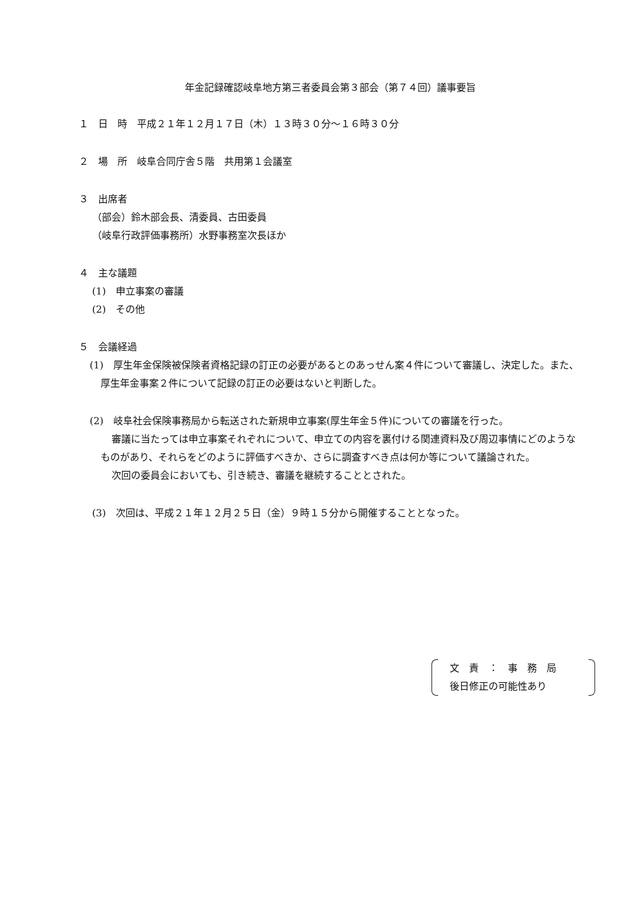年金記録確認岐阜地方第三者委員会第３部会（第７４回）議事要旨
１　日　時　平成２１年１２月１７日（木）１３時３０分～１６時３０分
２　場　所　岐阜合同庁舎５階　共用第１会議室
３　出席者
（部会）鈴木部会長、清委員、古田委員
（岐阜行政評価事務所）水野事務室次長ほか
４　主な議題
(1)　申立事案の審議
(2)　その他
５　会議経過
(1)　厚生年金保険被保険者資格記録の訂正の必要があるとのあっせん案４件について審議し、決定した。また、厚生年金事案２件について記録の訂正の必要はないと判断した。
(2)　岐阜社会保険事務局から転送された新規申立事案(厚生年金５件)についての審議を行った。
審議に当たっては申立事案それぞれについて、申立ての内容を裏付ける関連資料及び周辺事情にどのようなものがあり、それらをどのように評価すべきか、さらに調査すべき点は何か等について議論された。
次回の委員会においても、引き続き、審議を継続することとされた。
(3)　次回は、平成２１年１２月２５日（金）９時１５分から開催することとなった。
文　責　：　事　務　局
後日修正の可能性あり